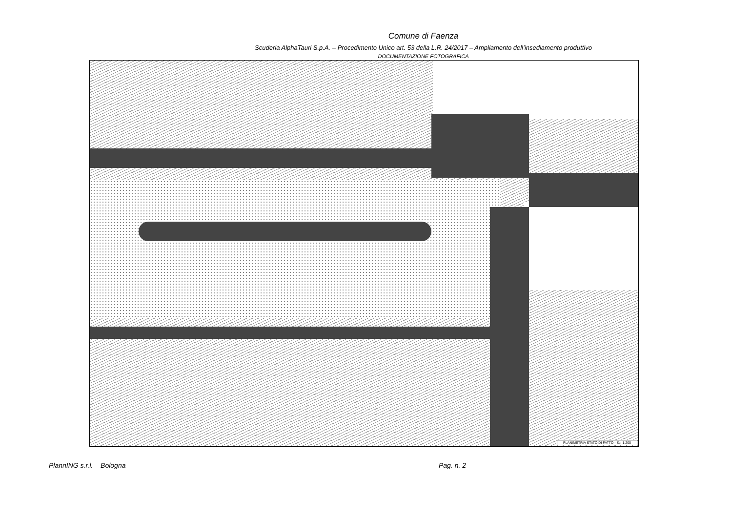Comune di Faenza
Scuderia AlphaTauri S.p.A. – Procedimento Unico art. 53 della L.R. 24/2017 – Ampliamento dell’insediamento produttivo
DOCUMENTAZIONE FOTOGRAFICA
PLANIMETRIA STATO DI FATTO - Sc. 1:200
PlannING s.r.l. – Bologna Pag. n. 2